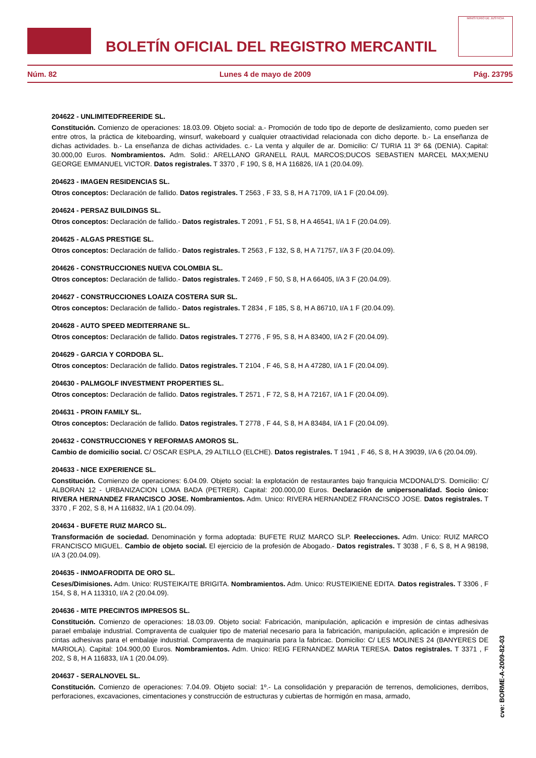BOLETÍN OFICIAL DEL REGISTRO MERCANTIL
MINISTERIO DE JUSTICIA
Núm. 82 Lunes 4 de mayo de 2009 Pág. 23795
204622 - UNLIMITEDFREERIDE SL.
Constitución. Comienzo de operaciones: 18.03.09. Objeto social: a.- Promoción de todo tipo de deporte de deslizamiento, como pueden ser entre otros, la práctica de kiteboarding, winsurf, wakeboard y cualquier otraactividad relacionada con dicho deporte. b.- La enseñanza de dichas actividades. b.- La enseñanza de dichas actividades. c.- La venta y alquiler de ar. Domicilio: C/ TURIA 11 3º 6& (DENIA). Capital: 30.000,00 Euros. Nombramientos. Adm. Solid.: ARELLANO GRANELL RAUL MARCOS;DUCOS SEBASTIEN MARCEL MAX;MENU GEORGE EMMANUEL VICTOR. Datos registrales. T 3370 , F 190, S 8, H A 116826, I/A 1 (20.04.09).
204623 - IMAGEN RESIDENCIAS SL.
Otros conceptos: Declaración de fallido. Datos registrales. T 2563 , F 33, S 8, H A 71709, I/A 1 F (20.04.09).
204624 - PERSAZ BUILDINGS SL.
Otros conceptos: Declaración de fallido.- Datos registrales. T 2091 , F 51, S 8, H A 46541, I/A 1 F (20.04.09).
204625 - ALGAS PRESTIGE SL.
Otros conceptos: Declaración de fallido.- Datos registrales. T 2563 , F 132, S 8, H A 71757, I/A 3 F (20.04.09).
204626 - CONSTRUCCIONES NUEVA COLOMBIA SL.
Otros conceptos: Declaración de fallido.- Datos registrales. T 2469 , F 50, S 8, H A 66405, I/A 3 F (20.04.09).
204627 - CONSTRUCCIONES LOAIZA COSTERA SUR SL.
Otros conceptos: Declaración de fallido.- Datos registrales. T 2834 , F 185, S 8, H A 86710, I/A 1 F (20.04.09).
204628 - AUTO SPEED MEDITERRANE SL.
Otros conceptos: Declaración de fallido. Datos registrales. T 2776 , F 95, S 8, H A 83400, I/A 2 F (20.04.09).
204629 - GARCIA Y CORDOBA SL.
Otros conceptos: Declaración de fallido. Datos registrales. T 2104 , F 46, S 8, H A 47280, I/A 1 F (20.04.09).
204630 - PALMGOLF INVESTMENT PROPERTIES SL.
Otros conceptos: Declaración de fallido. Datos registrales. T 2571 , F 72, S 8, H A 72167, I/A 1 F (20.04.09).
204631 - PROIN FAMILY SL.
Otros conceptos: Declaración de fallido. Datos registrales. T 2778 , F 44, S 8, H A 83484, I/A 1 F (20.04.09).
204632 - CONSTRUCCIONES Y REFORMAS AMOROS SL.
Cambio de domicilio social. C/ OSCAR ESPLA, 29 ALTILLO (ELCHE). Datos registrales. T 1941 , F 46, S 8, H A 39039, I/A 6 (20.04.09).
204633 - NICE EXPERIENCE SL.
Constitución. Comienzo de operaciones: 6.04.09. Objeto social: la explotación de restaurantes bajo franquicia MCDONALD'S. Domicilio: C/ ALBORAN 12 - URBANIZACION LOMA BADA (PETRER). Capital: 200.000,00 Euros. Declaración de unipersonalidad. Socio único: RIVERA HERNANDEZ FRANCISCO JOSE. Nombramientos. Adm. Unico: RIVERA HERNANDEZ FRANCISCO JOSE. Datos registrales. T 3370 , F 202, S 8, H A 116832, I/A 1 (20.04.09).
204634 - BUFETE RUIZ MARCO SL.
Transformación de sociedad. Denominación y forma adoptada: BUFETE RUIZ MARCO SLP. Reelecciones. Adm. Unico: RUIZ MARCO FRANCISCO MIGUEL. Cambio de objeto social. El ejercicio de la profesión de Abogado.- Datos registrales. T 3038 , F 6, S 8, H A 98198, I/A 3 (20.04.09).
204635 - INMOAFRODITA DE ORO SL.
Ceses/Dimisiones. Adm. Unico: RUSTEIKAITE BRIGITA. Nombramientos. Adm. Unico: RUSTEIKIENE EDITA. Datos registrales. T 3306 , F 154, S 8, H A 113310, I/A 2 (20.04.09).
204636 - MITE PRECINTOS IMPRESOS SL.
Constitución. Comienzo de operaciones: 18.03.09. Objeto social: Fabricación, manipulación, aplicación e impresión de cintas adhesivas parael embalaje industrial. Compraventa de cualquier tipo de material necesario para la fabricación, manipulación, aplicación e impresión de cintas adhesivas para el embalaje industrial. Compraventa de maquinaria para la fabricac. Domicilio: C/ LES MOLINES 24 (BANYERES DE MARIOLA). Capital: 104.900,00 Euros. Nombramientos. Adm. Unico: REIG FERNANDEZ MARIA TERESA. Datos registrales. T 3371 , F 202, S 8, H A 116833, I/A 1 (20.04.09).
204637 - SERALNOVEL SL.
Constitución. Comienzo de operaciones: 7.04.09. Objeto social: 1º.- La consolidación y preparación de terrenos, demoliciones, derribos, perforaciones, excavaciones, cimentaciones y construcción de estructuras y cubiertas de hormigón en masa, armado,
cve: BORME-A-2009-82-03